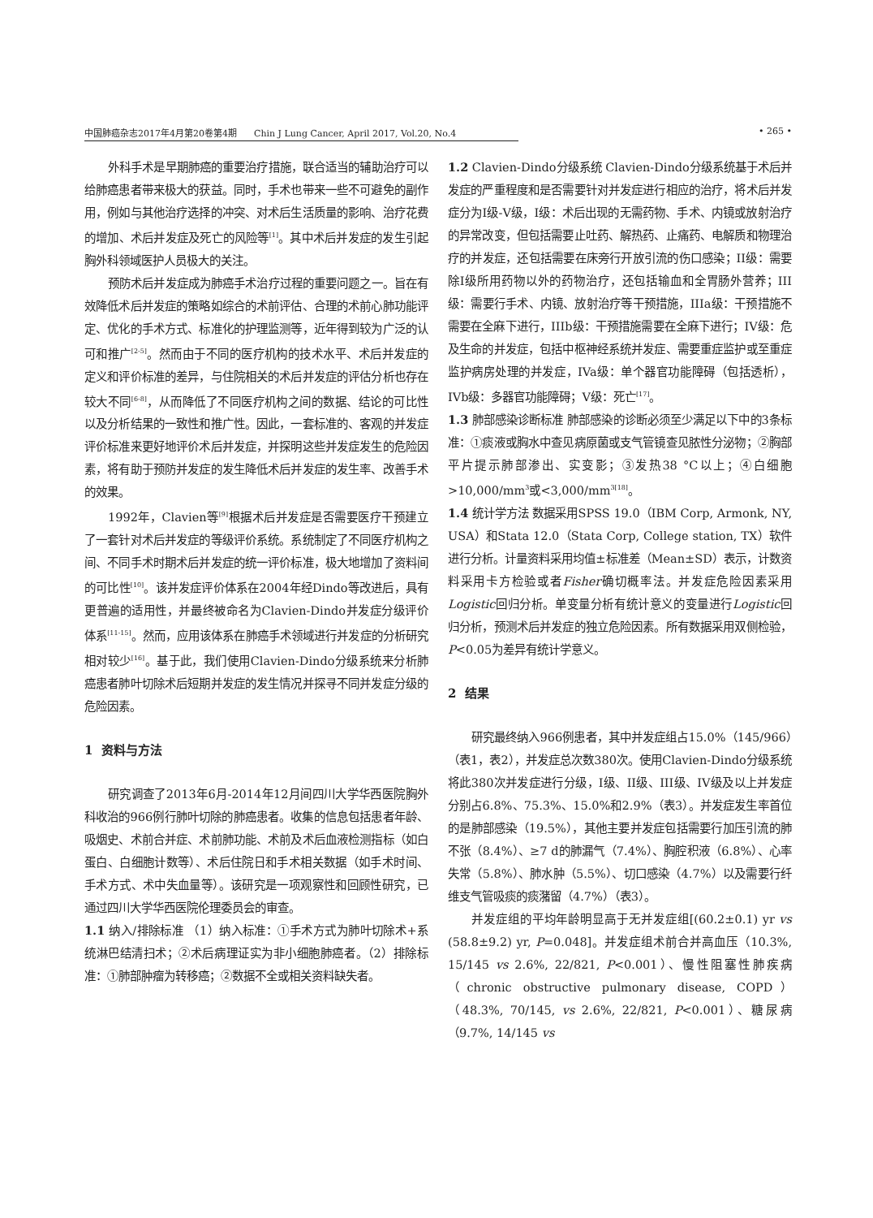中国肺癌杂志2017年4月第20卷第4期 Chin J Lung Cancer, April 2017, Vol.20, No.4 • 265 •
外科手术是早期肺癌的重要治疗措施，联合适当的辅助治疗可以给肺癌患者带来极大的获益。同时，手术也带来一些不可避免的副作用，例如与其他治疗选择的冲突、对术后生活质量的影响、治疗花费的增加、术后并发症及死亡的风险等<sup>[1]</sup>。其中术后并发症的发生引起胸外科领域医护人员极大的关注。
预防术后并发症成为肺癌手术治疗过程的重要问题之一。旨在有效降低术后并发症的策略如综合的术前评估、合理的术前心肺功能评定、优化的手术方式、标准化的护理监测等，近年得到较为广泛的认可和推广<sup>[2-5]</sup>。然而由于不同的医疗机构的技术水平、术后并发症的定义和评价标准的差异，与住院相关的术后并发症的评估分析也存在较大不同<sup>[6-8]</sup>，从而降低了不同医疗机构之间的数据、结论的可比性以及分析结果的一致性和推广性。因此，一套标准的、客观的并发症评价标准来更好地评价术后并发症，并探明这些并发症发生的危险因素，将有助于预防并发症的发生降低术后并发症的发生率、改善手术的效果。
1992年，Clavien等<sup>[9]</sup>根据术后并发症是否需要医疗干预建立了一套针对术后并发症的等级评价系统。系统制定了不同医疗机构之间、不同手术时期术后并发症的统一评价标准，极大地增加了资料间的可比性<sup>[10]</sup>。该并发症评价体系在2004年经Dindo等改进后，具有更普遍的适用性，并最终被命名为Clavien-Dindo并发症分级评价体系<sup>[11-15]</sup>。然而，应用该体系在肺癌手术领域进行并发症的分析研究相对较少<sup>[16]</sup>。基于此，我们使用Clavien-Dindo分级系统来分析肺癌患者肺叶切除术后短期并发症的发生情况并探寻不同并发症分级的危险因素。
1 资料与方法
研究调查了2013年6月-2014年12月间四川大学华西医院胸外科收治的966例行肺叶切除的肺癌患者。收集的信息包括患者年龄、吸烟史、术前合并症、术前肺功能、术前及术后血液检测指标（如白蛋白、白细胞计数等）、术后住院日和手术相关数据（如手术时间、手术方式、术中失血量等）。该研究是一项观察性和回顾性研究，已通过四川大学华西医院伦理委员会的审查。
1.1 纳入/排除标准 （1）纳入标准：①手术方式为肺叶切除术+系统淋巴结清扫术；②术后病理证实为非小细胞肺癌者。（2）排除标准：①肺部肿瘤为转移癌；②数据不全或相关资料缺失者。
1.2 Clavien-Dindo分级系统 Clavien-Dindo分级系统基于术后并发症的严重程度和是否需要针对并发症进行相应的治疗，将术后并发症分为I级-V级，I级：术后出现的无需药物、手术、内镜或放射治疗的异常改变，但包括需要止吐药、解热药、止痛药、电解质和物理治疗的并发症，还包括需要在床旁行开放引流的伤口感染；II级：需要除I级所用药物以外的药物治疗，还包括输血和全胃肠外营养；III级：需要行手术、内镜、放射治疗等干预措施，IIIa级：干预措施不需要在全麻下进行，IIIb级：干预措施需要在全麻下进行；IV级：危及生命的并发症，包括中枢神经系统并发症、需要重症监护或至重症监护病房处理的并发症，IVa级：单个器官功能障碍（包括透析），IVb级：多器官功能障碍；V级：死亡<sup>[17]</sup>。
1.3 肺部感染诊断标准 肺部感染的诊断必须至少满足以下中的3条标准：①痰液或胸水中查见病原菌或支气管镜查见脓性分泌物；②胸部平片提示肺部渗出、实变影；③发热38 °C以上；④白细胞>10,000/mm<sup>3</sup>或<3,000/mm<sup>3[18]</sup>。
1.4 统计学方法 数据采用SPSS 19.0（IBM Corp, Armonk, NY, USA）和Stata 12.0（Stata Corp, College station, TX）软件进行分析。计量资料采用均值±标准差（Mean±SD）表示，计数资料采用卡方检验或者Fisher确切概率法。并发症危险因素采用Logistic回归分析。单变量分析有统计意义的变量进行Logistic回归分析，预测术后并发症的独立危险因素。所有数据采用双侧检验，P<0.05为差异有统计学意义。
2 结果
研究最终纳入966例患者，其中并发症组占15.0%（145/966）（表1，表2），并发症总次数380次。使用Clavien-Dindo分级系统将此380次并发症进行分级，I级、II级、III级、IV级及以上并发症分别占6.8%、75.3%、15.0%和2.9%（表3）。并发症发生率首位的是肺部感染（19.5%），其他主要并发症包括需要行加压引流的肺不张（8.4%）、≥7 d的肺漏气（7.4%）、胸腔积液（6.8%）、心率失常（5.8%）、肺水肿（5.5%）、切口感染（4.7%）以及需要行纤维支气管吸痰的痰潴留（4.7%）（表3）。
并发症组的平均年龄明显高于无并发症组[(60.2±0.1) yr vs (58.8±9.2) yr, P=0.048]。并发症组术前合并高血压（10.3%, 15/145 vs 2.6%, 22/821, P<0.001）、慢性阻塞性肺疾病（chronic obstructive pulmonary disease, COPD）（48.3%, 70/145, vs 2.6%, 22/821, P<0.001）、糖尿病（9.7%, 14/145 vs